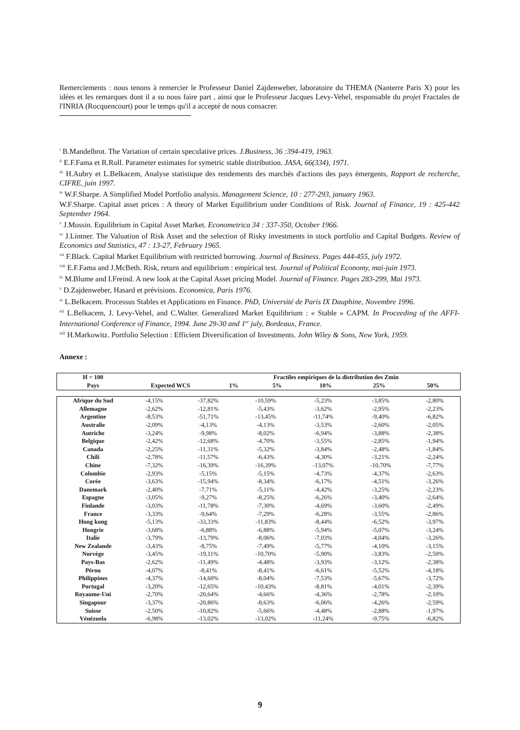Remerciements : nous tenons à remercier le Professeur Daniel Zajdenweber, laboratoire du THEMA (Nanterre Paris X) pour les idées et les remarques dont il a su nous faire part , ainsi que le Professeur Jacques Levy-Vehel, responsable du projet Fractales de l'INRIA (Rocquencourt) pour le temps qu'il a accepté de nous consacrer.
<sup>i</sup> B.Mandelbrot. The Variation of certain speculative prices. J.Business, 36 :394-419, 1963.
<sup>ii</sup> E.F.Fama et R.Roll. Parameter estimates for symetric stable distribution. JASA, 66(334), 1971.
<sup>iii</sup> H.Aubry et L.Belkacem, Analyse statistique des rendements des marchés d'actions des pays émergents, Rapport de recherche, CIFRE, juin 1997.
<sup>iv</sup> W.F.Sharpe. A Simplified Model Portfolio analysis. Management Science, 10 : 277-293, january 1963.
W.F.Sharpe. Capital asset prices : A theory of Market Equilibrium under Conditions of Risk. Journal of Finance, 19 : 425-442 September 1964.
<sup>v</sup> J.Mossin. Equilibrium in Capital Asset Market. Econometrica 34 : 337-350, October 1966.
<sup>vi</sup> J.Lintner. The Valuation of Risk Asset and the selection of Risky investments in stock portfolio and Capital Budgets. Review of Economics and Statistics, 47 : 13-27, February 1965.
<sup>vii</sup> F.Black. Capital Market Equilibrium with restricted borrowing. Journal of Business. Pages 444-455, july 1972.
<sup>viii</sup> E.F.Fama and J.McBeth. Risk, return and equilibrium : empirical test. Journal of Political Economy, mai-juin 1973.
<sup>ix</sup> M.Blume and I.Freind. A new look at the Capital Asset pricing Model. Journal of Finance. Pages 283-299, Mai 1973.
<sup>x</sup> D.Zajdenweber, Hasard et prévisions. Economica, Paris 1976.
<sup>xi</sup> L.Belkacem. Processus Stables et Applications en Finance. PhD, Université de Paris IX Dauphine, Novembre 1996.
<sup>xii</sup> L.Belkacem, J. Levy-Vehel, and C.Walter. Generalized Market Equilibrium : « Stable » CAPM. In Proceeding of the AFFI-International Conference of Finance, 1994. June 29-30 and 1<sup>er</sup> july, Bordeaux, France.
<sup>xiii</sup> H.Markowitz. Portfolio Selection : Efficient Diversification of Investments. John Wiley & Sons, New York, 1959.
Annexe :
| H = 100 | | Fractiles empiriques de la distribution des Zmin | | | | |
| --- | --- | --- | --- | --- | --- | --- |
| Pays | Expected WCS | 1% | 5% | 10% | 25% | 50% |
| Afrique du Sud | -4,15% | -37,82% | -10,59% | -5,23% | -3,85% | -2,80% |
| Allemagne | -2,62% | -12,81% | -5,43% | -3,62% | -2,95% | -2,23% |
| Argentine | -8,53% | -51,71% | -13,45% | -11,74% | -9,40% | -6,82% |
| Australie | -2,09% | -4,13% | -4,13% | -3,53% | -2,60% | -2,05% |
| Autriche | -3,24% | -9,98% | -8,02% | -6,94% | -3,88% | -2,38% |
| Belgique | -2,42% | -12,68% | -4,70% | -3,55% | -2,85% | -1,94% |
| Canada | -2,25% | -11,31% | -5,32% | -3,84% | -2,48% | -1,84% |
| Chili | -2,78% | -11,57% | -6,43% | -4,30% | -3,21% | -2,24% |
| Chine | -7,32% | -16,39% | -16,39% | -13,07% | -10,70% | -7,77% |
| Colombie | -2,93% | -5,15% | -5,15% | -4,73% | -4,37% | -2,63% |
| Corée | -3,63% | -15,94% | -8,34% | -6,17% | -4,51% | -3,26% |
| Danemark | -2,40% | -7,71% | -5,11% | -4,42% | -3,25% | -2,23% |
| Espagne | -3,05% | -9,27% | -8,25% | -6,26% | -3,40% | -2,64% |
| Finlande | -3,03% | -11,78% | -7,30% | -4,69% | -3,60% | -2,49% |
| France | -3,33% | -9,64% | -7,29% | -6,28% | -3,55% | -2,86% |
| Hong kong | -5,13% | -33,33% | -11,83% | -8,44% | -6,52% | -3,97% |
| Hongrie | -3,68% | -6,88% | -6,88% | -5,94% | -5,07% | -3,24% |
| Italie | -3,79% | -13,79% | -8,06% | -7,03% | -4,04% | -3,26% |
| New Zealande | -3,43% | -8,75% | -7,49% | -5,77% | -4,10% | -3,15% |
| Norvège | -3,45% | -19,11% | -10,70% | -5,90% | -3,83% | -2,50% |
| Pays-Bas | -2,62% | -11,49% | -4,48% | -3,93% | -3,12% | -2,38% |
| Pérou | -4,07% | -8,41% | -8,41% | -6,61% | -5,52% | -4,18% |
| Philippines | -4,37% | -14,60% | -8,04% | -7,53% | -5,67% | -3,72% |
| Portugal | -3,20% | -12,65% | -10,43% | -8,81% | -4,01% | -2,39% |
| Royaume-Uni | -2,70% | -20,64% | -4,66% | -4,36% | -2,78% | -2,10% |
| Singapour | -3,37% | -20,86% | -8,63% | -6,06% | -4,26% | -2,59% |
| Suisse | -2,50% | -10,82% | -5,66% | -4,48% | -2,88% | -1,97% |
| Vénézuela | -6,98% | -13,02% | -13,02% | -11,24% | -9,75% | -6,82% |
9